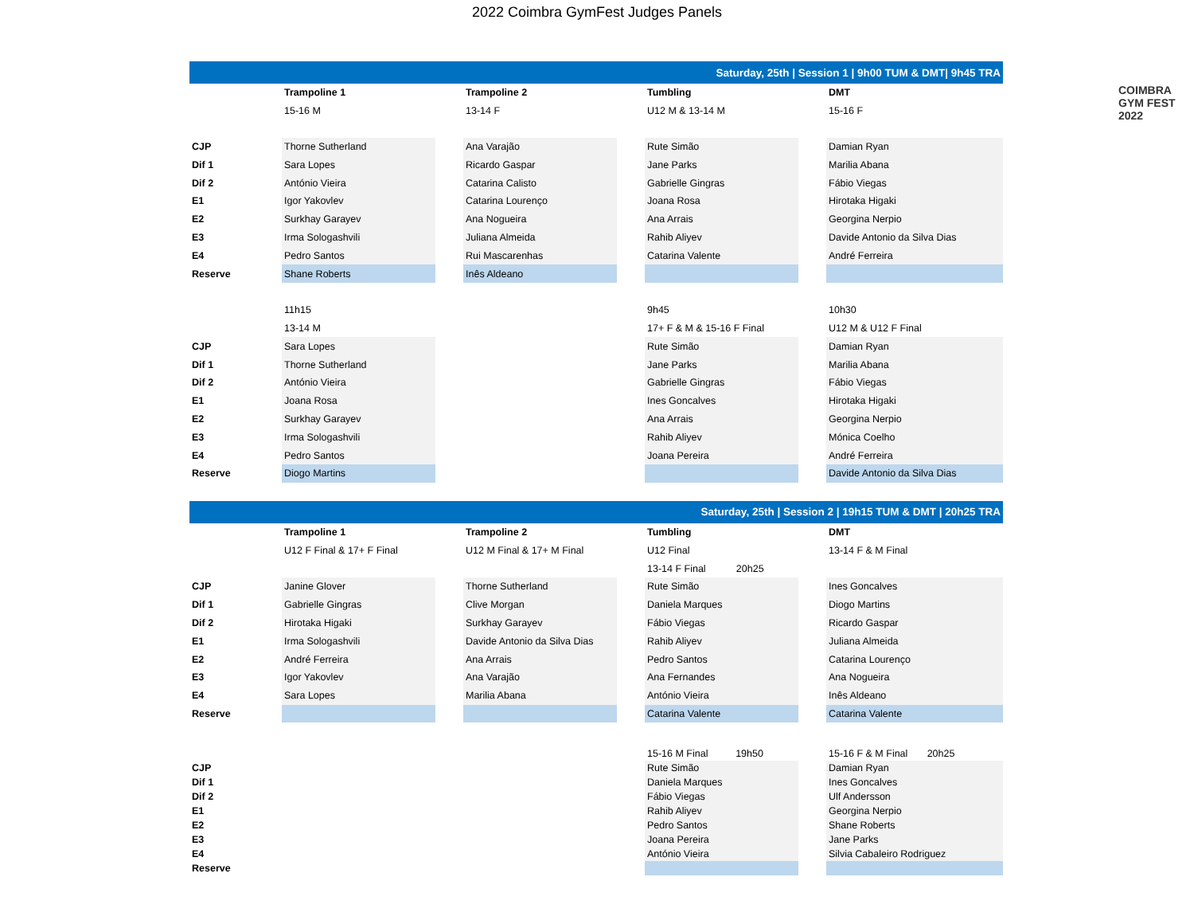2022 Coimbra GymFest Judges Panels
COIMBRA
GYM FEST 2022
| Saturday, 25th / Session 1 / 9h00 TUM & DMT/ 9h45 TRA | | | | | | | |
| | Trampoline 1 | | Trampoline 2 | | Tumbling | | DMT |
| | 15-16 M | | 13-14 F | | U12 M & 13-14 M | | 15-16 F |
| CJP | Thorne Sutherland | | Ana Varajão | | Rute Simão | | Damian Ryan |
| Dif 1 | Sara Lopes | | Ricardo Gaspar | | Jane Parks | | Marilia Abana |
| Dif 2 | António Vieira | | Catarina Calisto | | Gabrielle Gingras | | Fábio Viegas |
| E1 | Igor Yakovlev | | Catarina Lourenço | | Joana Rosa | | Hirotaka Higaki |
| E2 | Surkhay Garayev | | Ana Nogueira | | Ana Arrais | | Georgina Nerpio |
| E3 | Irma Sologashvili | | Juliana Almeida | | Rahib Aliyev | | Davide Antonio da Silva Dias |
| E4 | Pedro Santos | | Rui Mascarenhas | | Catarina Valente | | André Ferreira |
| Reserve | Shane Roberts | | Inês Aldeano | | | | |
| | 11h15 | | | | 9h45 | | 10h30 |
| | 13-14 M | | | | 17+ F & M & 15-16 F Final | | U12 M & U12 F Final |
| CJP | Sara Lopes | | | | Rute Simão | | Damian Ryan |
| Dif 1 | Thorne Sutherland | | | | Jane Parks | | Marilia Abana |
| Dif 2 | António Vieira | | | | Gabrielle Gingras | | Fábio Viegas |
| E1 | Joana Rosa | | | | Ines Goncalves | | Hirotaka Higaki |
| E2 | Surkhay Garayev | | | | Ana Arrais | | Georgina Nerpio |
| E3 | Irma Sologashvili | | | | Rahib Aliyev | | Mónica Coelho |
| E4 | Pedro Santos | | | | Joana Pereira | | André Ferreira |
| Reserve | Diogo Martins | | | | | | Davide Antonio da Silva Dias |
| Saturday, 25th / Session 2 / 19h15 TUM & DMT / 20h25 TRA | | | | | | | |
| | Trampoline 1 | | Trampoline 2 | | Tumbling | | DMT |
| | U12 F Final & 17+ F Final | | U12 M Final & 17+ M Final | | U12 Final | | 13-14 F & M Final |
| | | | | | 13-14 F Final 20h25 | | |
| CJP | Janine Glover | | Thorne Sutherland | | Rute Simão | | Ines Goncalves |
| Dif 1 | Gabrielle Gingras | | Clive Morgan | | Daniela Marques | | Diogo Martins |
| Dif 2 | Hirotaka Higaki | | Surkhay Garayev | | Fábio Viegas | | Ricardo Gaspar |
| E1 | Irma Sologashvili | | Davide Antonio da Silva Dias | | Rahib Aliyev | | Juliana Almeida |
| E2 | André Ferreira | | Ana Arrais | | Pedro Santos | | Catarina Lourenço |
| E3 | Igor Yakovlev | | Ana Varajão | | Ana Fernandes | | Ana Nogueira |
| E4 | Sara Lopes | | Marilia Abana | | António Vieira | | Inês Aldeano |
| Reserve | | | | | Catarina Valente | | Catarina Valente |
| | | | | | 15-16 M Final 19h50 | | 15-16 F & M Final 20h25 |
| CJP | | | | | Rute Simão | | Damian Ryan |
| Dif 1 | | | | | Daniela Marques | | Ines Goncalves |
| Dif 2 | | | | | Fábio Viegas | | Ulf Andersson |
| E1 | | | | | Rahib Aliyev | | Georgina Nerpio |
| E2 | | | | | Pedro Santos | | Shane Roberts |
| E3 | | | | | Joana Pereira | | Jane Parks |
| E4 | | | | | António Vieira | | Silvia Cabaleiro Rodriguez |
| Reserve | | | | | | | |